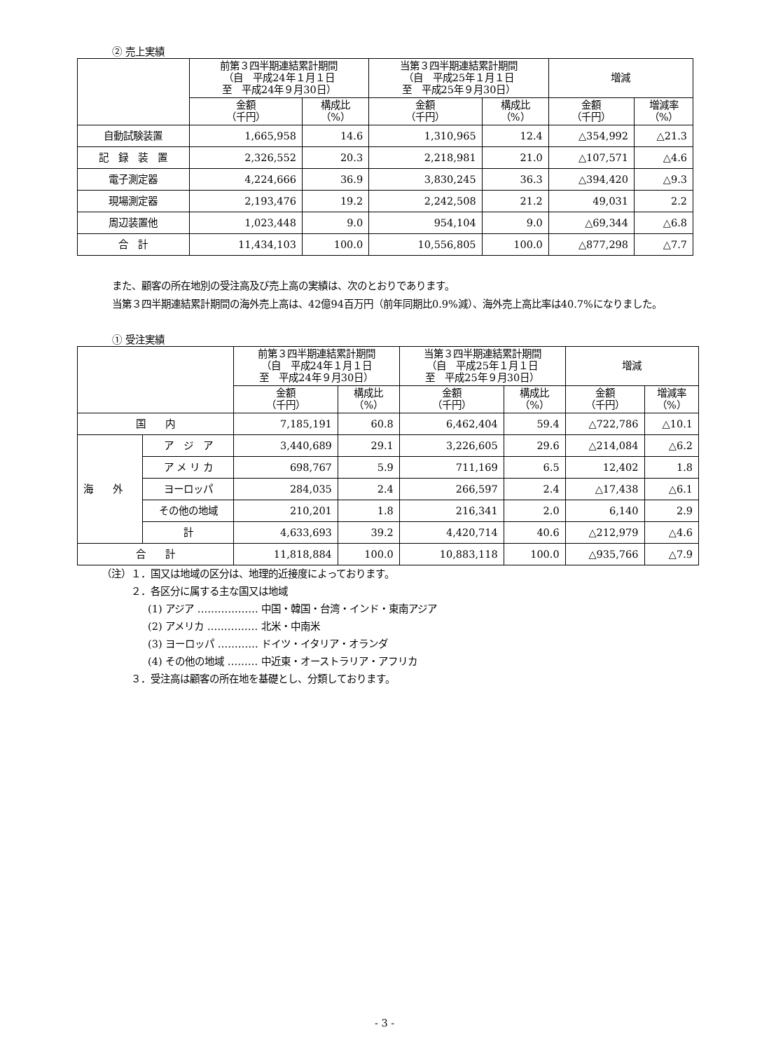② 売上実績
| | 前第３四半期連結累計期間 （自 平成24年１月１日 至 平成24年９月30日） | | 当第３四半期連結累計期間 （自 平成25年１月１日 至 平成25年９月30日） | | 増減 | |
| --- | --- | --- | --- | --- | --- | --- |
| | 金額 （千円） | 構成比 （%） | 金額 （千円） | 構成比 （%） | 金額 （千円） | 増減率 （%） |
| 自動試験装置 | 1,665,958 | 14.6 | 1,310,965 | 12.4 | △354,992 | △21.3 |
| 記 録 装 置 | 2,326,552 | 20.3 | 2,218,981 | 21.0 | △107,571 | △4.6 |
| 電子測定器 | 4,224,666 | 36.9 | 3,830,245 | 36.3 | △394,420 | △9.3 |
| 現場測定器 | 2,193,476 | 19.2 | 2,242,508 | 21.2 | 49,031 | 2.2 |
| 周辺装置他 | 1,023,448 | 9.0 | 954,104 | 9.0 | △69,344 | △6.8 |
| 合 計 | 11,434,103 | 100.0 | 10,556,805 | 100.0 | △877,298 | △7.7 |
また、顧客の所在地別の受注高及び売上高の実績は、次のとおりであります。
当第３四半期連結累計期間の海外売上高は、42億94百万円（前年同期比0.9%減）、海外売上高比率は40.7%になりました。
① 受注実績
| | | 前第３四半期連結累計期間 （自 平成24年１月１日 至 平成24年９月30日） | | 当第３四半期連結累計期間 （自 平成25年１月１日 至 平成25年９月30日） | | 増減 | |
| --- | --- | --- | --- | --- | --- | --- | --- |
| | | 金額 （千円） | 構成比 （%） | 金額 （千円） | 構成比 （%） | 金額 （千円） | 増減率 （%） |
| 国 内 | | 7,185,191 | 60.8 | 6,462,404 | 59.4 | △722,786 | △10.1 |
| 海 外 | ア ジ ア | 3,440,689 | 29.1 | 3,226,605 | 29.6 | △214,084 | △6.2 |
| | ア メ リ カ | 698,767 | 5.9 | 711,169 | 6.5 | 12,402 | 1.8 |
| | ヨーロッパ | 284,035 | 2.4 | 266,597 | 2.4 | △17,438 | △6.1 |
| | その他の地域 | 210,201 | 1.8 | 216,341 | 2.0 | 6,140 | 2.9 |
| | 計 | 4,633,693 | 39.2 | 4,420,714 | 40.6 | △212,979 | △4.6 |
| 合 計 | | 11,818,884 | 100.0 | 10,883,118 | 100.0 | △935,766 | △7.9 |
（注）１．国又は地域の区分は、地理的近接度によっております。
２．各区分に属する主な国又は地域
(1) アジア ……………… 中国・韓国・台湾・インド・東南アジア
(2) アメリカ …………… 北米・中南米
(3) ヨーロッパ ………… ドイツ・イタリア・オランダ
(4) その他の地域 ……… 中近東・オーストラリア・アフリカ
３．受注高は顧客の所在地を基礎とし、分類しております。
- 3 -